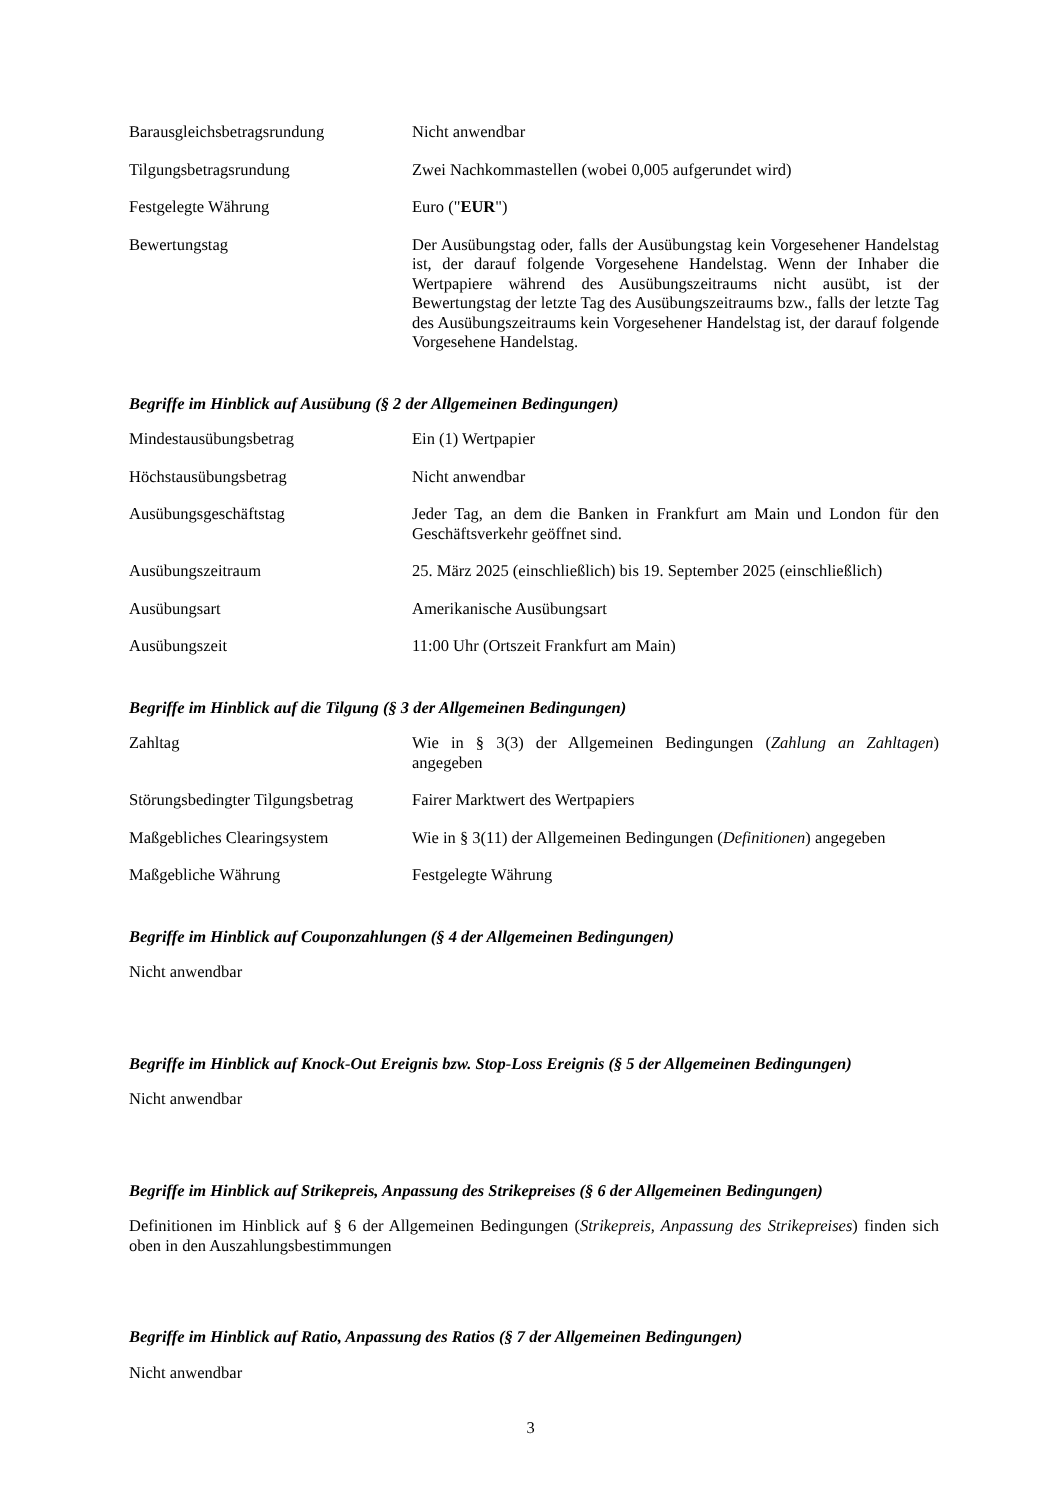| Barausgleichsbetragsrundung | Nicht anwendbar |
| Tilgungsbetragsrundung | Zwei Nachkommastellen (wobei 0,005 aufgerundet wird) |
| Festgelegte Währung | Euro (" EUR ") |
| Bewertungstag | Der Ausübungstag oder, falls der Ausübungstag kein Vorgesehener Handelstag ist, der darauf folgende Vorgesehene Handelstag. Wenn der Inhaber die Wertpapiere während des Ausübungszeitraums nicht ausübt, ist der Bewertungstag der letzte Tag des Ausübungszeitraums bzw., falls der letzte Tag des Ausübungszeitraums kein Vorgesehener Handelstag ist, der darauf folgende Vorgesehene Handelstag. |
Begriffe im Hinblick auf Ausübung (§ 2 der Allgemeinen Bedingungen)
| Mindestausübungsbetrag | Ein (1) Wertpapier |
| Höchstausübungsbetrag | Nicht anwendbar |
| Ausübungsgeschäftstag | Jeder Tag, an dem die Banken in Frankfurt am Main und London für den Geschäftsverkehr geöffnet sind. |
| Ausübungszeitraum | 25. März 2025 (einschließlich) bis 19. September 2025 (einschließlich) |
| Ausübungsart | Amerikanische Ausübungsart |
| Ausübungszeit | 11:00 Uhr (Ortszeit Frankfurt am Main) |
Begriffe im Hinblick auf die Tilgung (§ 3 der Allgemeinen Bedingungen)
| Zahltag | Wie in § 3(3) der Allgemeinen Bedingungen ( Zahlung an Zahltagen ) angegeben |
| Störungsbedingter Tilgungsbetrag | Fairer Marktwert des Wertpapiers |
| Maßgebliches Clearingsystem | Wie in § 3(11) der Allgemeinen Bedingungen ( Definitionen ) angegeben |
| Maßgebliche Währung | Festgelegte Währung |
Begriffe im Hinblick auf Couponzahlungen (§ 4 der Allgemeinen Bedingungen)
Nicht anwendbar
Begriffe im Hinblick auf Knock-Out Ereignis bzw. Stop-Loss Ereignis (§ 5 der Allgemeinen Bedingungen)
Nicht anwendbar
Begriffe im Hinblick auf Strikepreis, Anpassung des Strikepreises (§ 6 der Allgemeinen Bedingungen)
Definitionen im Hinblick auf § 6 der Allgemeinen Bedingungen (Strikepreis, Anpassung des Strikepreises) finden sich oben in den Auszahlungsbestimmungen
Begriffe im Hinblick auf Ratio, Anpassung des Ratios (§ 7 der Allgemeinen Bedingungen)
Nicht anwendbar
3